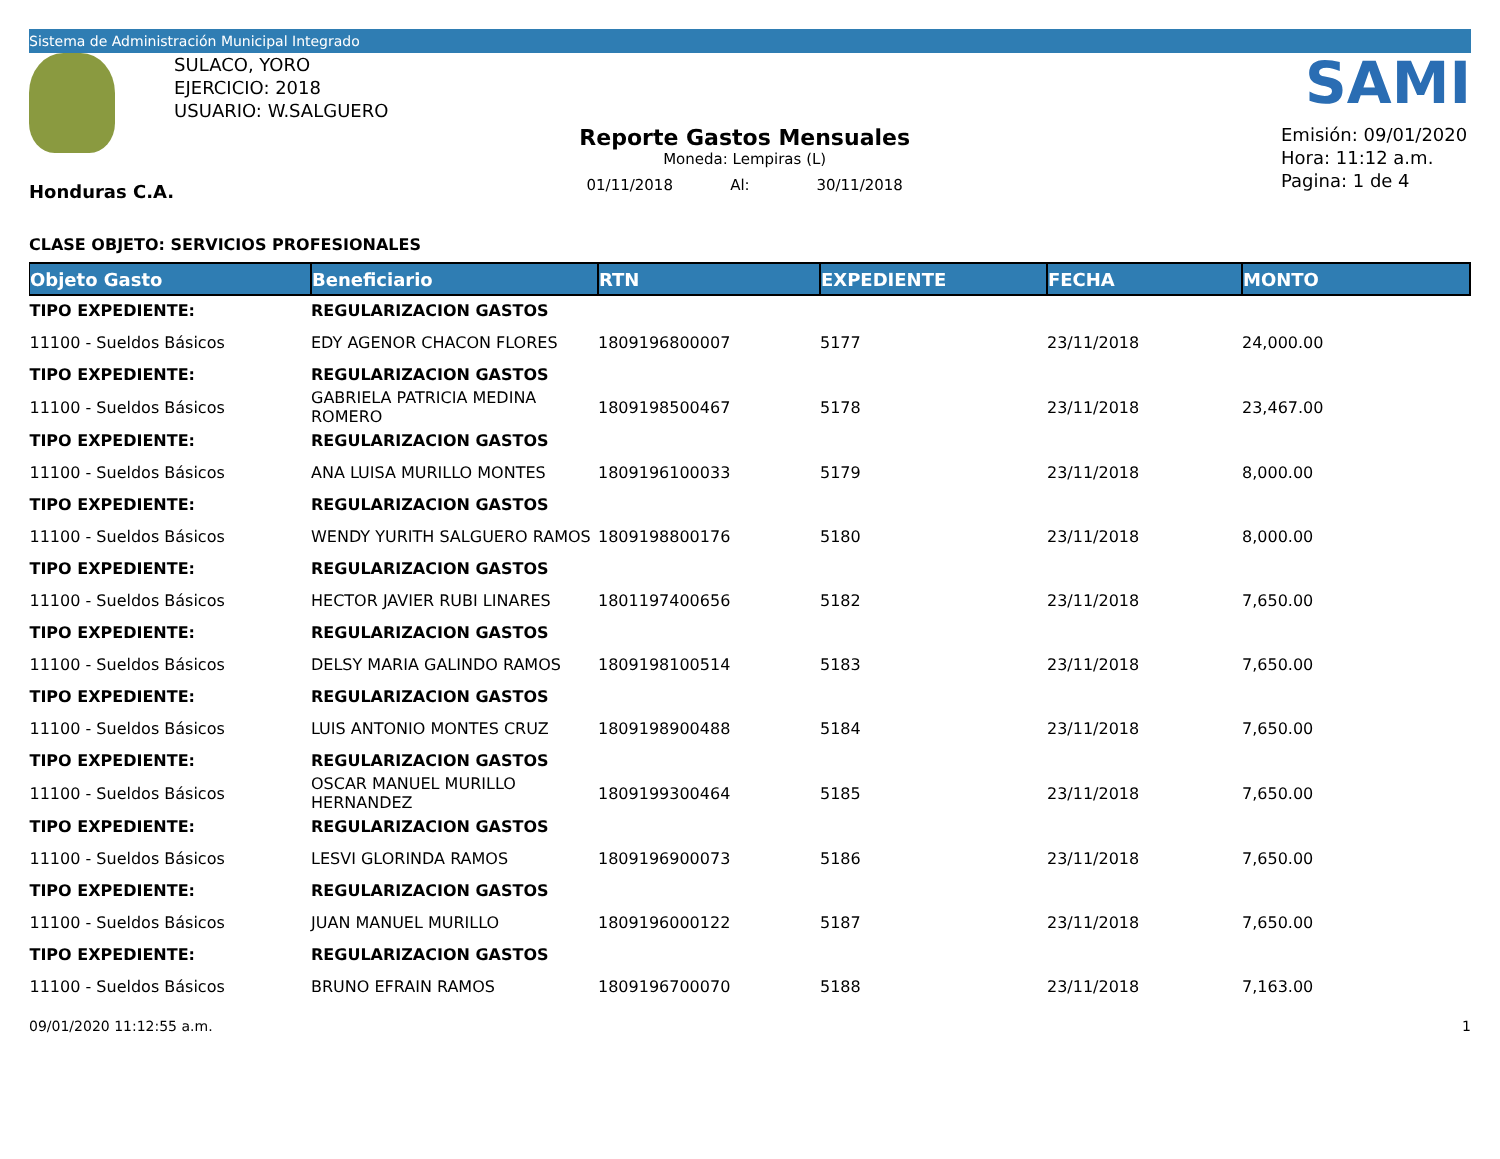Sistema de Administración Municipal Integrado
Honduras C.A.
SULACO, YORO
EJERCICIO: 2018
USUARIO: W.SALGUERO
Reporte Gastos Mensuales
Moneda: Lempiras (L)
01/11/2018 Al: 30/11/2018
SAMI
Emisión: 09/01/2020
Hora: 11:12 a.m.
Pagina: 1 de 4
CLASE OBJETO: SERVICIOS PROFESIONALES
| Objeto Gasto | Beneficiario | RTN | EXPEDIENTE | FECHA | MONTO |
| --- | --- | --- | --- | --- | --- |
| TIPO EXPEDIENTE: | REGULARIZACION GASTOS | | | | |
| 11100 - Sueldos Básicos | EDY AGENOR CHACON FLORES | 1809196800007 | 5177 | 23/11/2018 | 24,000.00 |
| TIPO EXPEDIENTE: | REGULARIZACION GASTOS | | | | |
| 11100 - Sueldos Básicos | GABRIELA PATRICIA MEDINA ROMERO | 1809198500467 | 5178 | 23/11/2018 | 23,467.00 |
| TIPO EXPEDIENTE: | REGULARIZACION GASTOS | | | | |
| 11100 - Sueldos Básicos | ANA LUISA MURILLO MONTES | 1809196100033 | 5179 | 23/11/2018 | 8,000.00 |
| TIPO EXPEDIENTE: | REGULARIZACION GASTOS | | | | |
| 11100 - Sueldos Básicos | WENDY YURITH SALGUERO RAMOS | 1809198800176 | 5180 | 23/11/2018 | 8,000.00 |
| TIPO EXPEDIENTE: | REGULARIZACION GASTOS | | | | |
| 11100 - Sueldos Básicos | HECTOR JAVIER RUBI LINARES | 1801197400656 | 5182 | 23/11/2018 | 7,650.00 |
| TIPO EXPEDIENTE: | REGULARIZACION GASTOS | | | | |
| 11100 - Sueldos Básicos | DELSY MARIA GALINDO RAMOS | 1809198100514 | 5183 | 23/11/2018 | 7,650.00 |
| TIPO EXPEDIENTE: | REGULARIZACION GASTOS | | | | |
| 11100 - Sueldos Básicos | LUIS ANTONIO MONTES CRUZ | 1809198900488 | 5184 | 23/11/2018 | 7,650.00 |
| TIPO EXPEDIENTE: | REGULARIZACION GASTOS | | | | |
| 11100 - Sueldos Básicos | OSCAR MANUEL MURILLO HERNANDEZ | 1809199300464 | 5185 | 23/11/2018 | 7,650.00 |
| TIPO EXPEDIENTE: | REGULARIZACION GASTOS | | | | |
| 11100 - Sueldos Básicos | LESVI GLORINDA RAMOS | 1809196900073 | 5186 | 23/11/2018 | 7,650.00 |
| TIPO EXPEDIENTE: | REGULARIZACION GASTOS | | | | |
| 11100 - Sueldos Básicos | JUAN MANUEL MURILLO | 1809196000122 | 5187 | 23/11/2018 | 7,650.00 |
| TIPO EXPEDIENTE: | REGULARIZACION GASTOS | | | | |
| 11100 - Sueldos Básicos | BRUNO EFRAIN RAMOS | 1809196700070 | 5188 | 23/11/2018 | 7,163.00 |
09/01/2020 11:12:55 a.m. 1